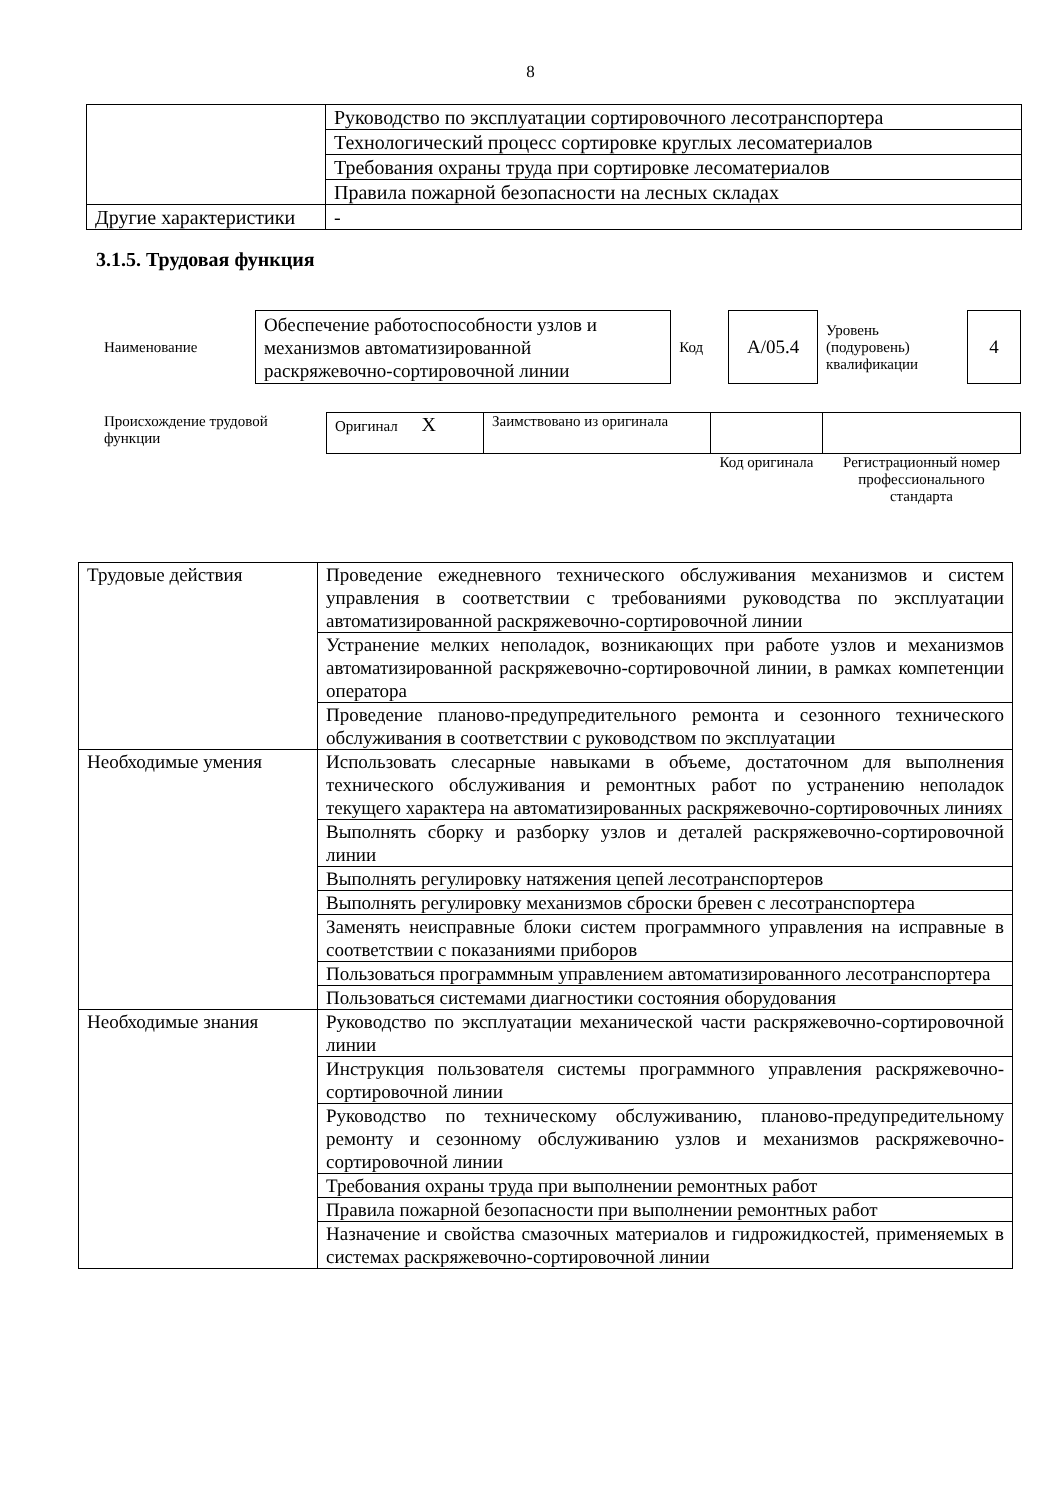8
| | Руководство по эксплуатации сортировочного лесотранспортера |
| | Технологический процесс сортировке круглых лесоматериалов |
| | Требования охраны труда при сортировке лесоматериалов |
| | Правила пожарной безопасности на лесных складах |
| Другие характеристики | - |
3.1.5. Трудовая функция
| Наименование | Обеспечение работоспособности узлов и механизмов автоматизированной раскряжевочно-сортировочной линии | Код | А/05.4 | Уровень (подуровень) квалификации | 4 |
| Происхождение трудовой функции | Оригинал X | Заимствовано из оригинала | | |
| | | | Код оригинала | Регистрационный номер профессионального стандарта |
| Трудовые действия | Проведение ежедневного технического обслуживания механизмов и систем управления в соответствии с требованиями руководства по эксплуатации автоматизированной раскряжевочно-сортировочной линии |
| | Устранение мелких неполадок, возникающих при работе узлов и механизмов автоматизированной раскряжевочно-сортировочной линии, в рамках компетенции оператора |
| | Проведение планово-предупредительного ремонта и сезонного технического обслуживания в соответствии с руководством по эксплуатации |
| Необходимые умения | Использовать слесарные навыками в объеме, достаточном для выполнения технического обслуживания и ремонтных работ по устранению неполадок текущего характера на автоматизированных раскряжевочно-сортировочных линиях |
| | Выполнять сборку и разборку узлов и деталей раскряжевочно-сортировочной линии |
| | Выполнять регулировку натяжения цепей лесотранспортеров |
| | Выполнять регулировку механизмов сброски бревен с лесотранспортера |
| | Заменять неисправные блоки систем программного управления на исправные в соответствии с показаниями приборов |
| | Пользоваться программным управлением автоматизированного лесотранспортера |
| | Пользоваться системами диагностики состояния оборудования |
| Необходимые знания | Руководство по эксплуатации механической части раскряжевочно-сортировочной линии |
| | Инструкция пользователя системы программного управления раскряжевочно-сортировочной линии |
| | Руководство по техническому обслуживанию, планово-предупредительному ремонту и сезонному обслуживанию узлов и механизмов раскряжевочно-сортировочной линии |
| | Требования охраны труда при выполнении ремонтных работ |
| | Правила пожарной безопасности при выполнении ремонтных работ |
| | Назначение и свойства смазочных материалов и гидрожидкостей, применяемых в системах раскряжевочно-сортировочной линии |